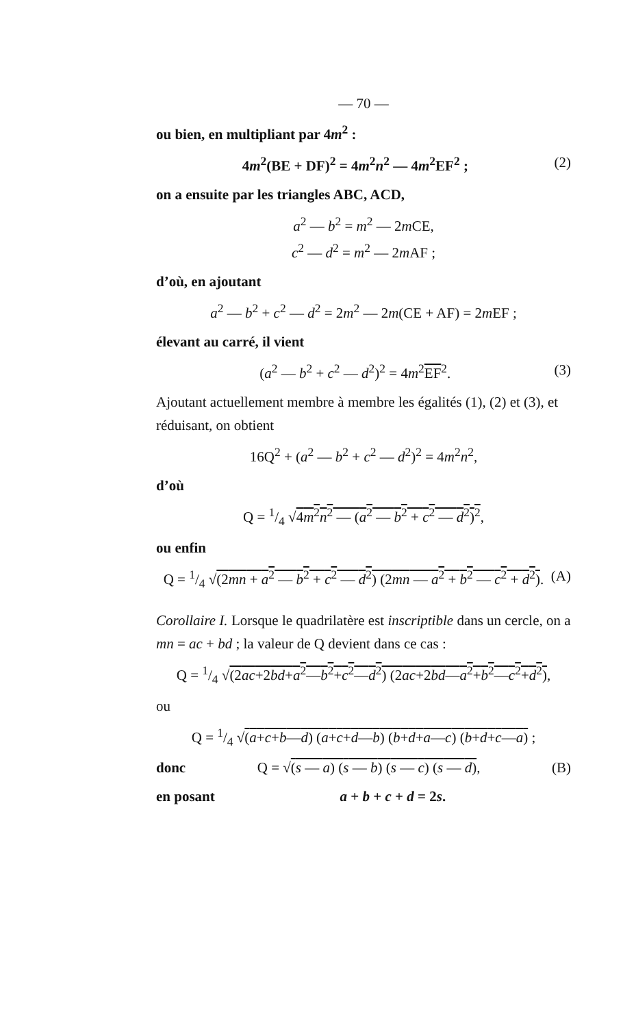— 70 —
ou bien, en multipliant par 4m<sup>2</sup> :
4m<sup>2</sup>(BE + DF)<sup>2</sup> = 4m<sup>2</sup>n<sup>2</sup> — 4m<sup>2</sup>EF<sup>2</sup> ; (2)
on a ensuite par les triangles ABC, ACD,
a<sup>2</sup> — b<sup>2</sup> = m<sup>2</sup> — 2m CE,
c<sup>2</sup> — d<sup>2</sup> = m<sup>2</sup> — 2m AF ;
d’où, en ajoutant
a<sup>2</sup> — b<sup>2</sup> + c<sup>2</sup> — d<sup>2</sup> = 2m<sup>2</sup> — 2m(CE + AF) = 2m EF ;
élevant au carré, il vient
(a<sup>2</sup> — b<sup>2</sup> + c<sup>2</sup> — d<sup>2</sup>)<sup>2</sup> = 4m<sup>2</sup>EF<sup>2</sup>. (3)
Ajoutant actuellement membre à membre les égalités (1), (2) et (3), et réduisant, on obtient
16Q<sup>2</sup> + (a<sup>2</sup> — b<sup>2</sup> + c<sup>2</sup> — d<sup>2</sup>)<sup>2</sup> = 4m<sup>2</sup>n<sup>2</sup>,
d’où
Q = 1/4 √4m<sup>2</sup>n<sup>2</sup> — (a<sup>2</sup> — b<sup>2</sup> + c<sup>2</sup> — d<sup>2</sup>)<sup>2</sup>,
ou enfin
Q = 1/4 √(2mn + a<sup>2</sup> — b<sup>2</sup> + c<sup>2</sup> — d<sup>2</sup>) (2mn — a<sup>2</sup> + b<sup>2</sup> — c<sup>2</sup> + d<sup>2</sup>). (A)
Corollaire I. Lorsque le quadrilatère est inscriptible dans un cercle, on a mn = ac + bd ; la valeur de Q devient dans ce cas :
Q = 1/4 √(2ac+2bd+a<sup>2</sup>—b<sup>2</sup>+c<sup>2</sup>—d<sup>2</sup>) (2ac+2bd—a<sup>2</sup>+b<sup>2</sup>—c<sup>2</sup>+d<sup>2</sup>),
ou
Q = 1/4 √(a+c+b—d) (a+c+d—b) (b+d+a—c) (b+d+c—a) ;
donc Q = √(s — a) (s — b) (s — c) (s — d), (B)
en posant a + b + c + d = 2s.